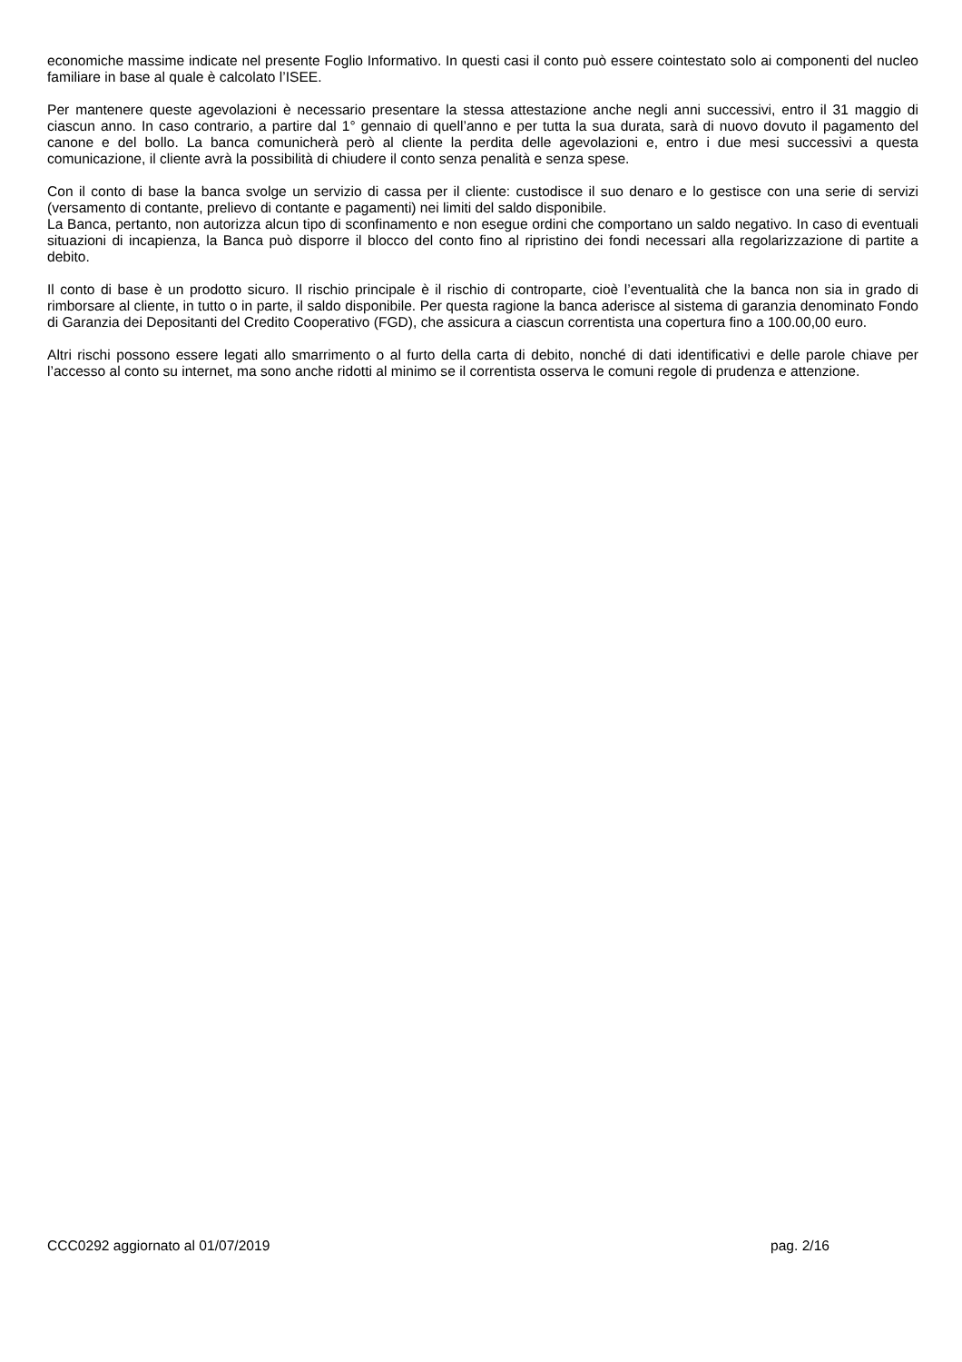economiche massime indicate nel presente Foglio Informativo. In questi casi il conto può essere cointestato solo ai componenti del nucleo familiare in base al quale è calcolato l’ISEE.
Per mantenere queste agevolazioni è necessario presentare la stessa attestazione anche negli anni successivi, entro il 31 maggio di ciascun anno. In caso contrario, a partire dal 1° gennaio di quell’anno e per tutta la sua durata, sarà di nuovo dovuto il pagamento del canone e del bollo. La banca comunicherà però al cliente la perdita delle agevolazioni e, entro i due mesi successivi a questa comunicazione, il cliente avrà la possibilità di chiudere il conto senza penalità e senza spese.
Con il conto di base la banca svolge un servizio di cassa per il cliente: custodisce il suo denaro e lo gestisce con una serie di servizi (versamento di contante, prelievo di contante e pagamenti) nei limiti del saldo disponibile.
La Banca, pertanto, non autorizza alcun tipo di sconfinamento e non esegue ordini che comportano un saldo negativo. In caso di eventuali situazioni di incapienza, la Banca può disporre il blocco del conto fino al ripristino dei fondi necessari alla regolarizzazione di partite a debito.
Il conto di base è un prodotto sicuro. Il rischio principale è il rischio di controparte, cioè l’eventualità che la banca non sia in grado di rimborsare al cliente, in tutto o in parte, il saldo disponibile. Per questa ragione la banca aderisce al sistema di garanzia denominato Fondo di Garanzia dei Depositanti del Credito Cooperativo (FGD), che assicura a ciascun correntista una copertura fino a 100.00,00 euro.
Altri rischi possono essere legati allo smarrimento o al furto della carta di debito, nonché di dati identificativi e delle parole chiave per l’accesso al conto su internet, ma sono anche ridotti al minimo se il correntista osserva le comuni regole di prudenza e attenzione.
CCC0292 aggiornato al 01/07/2019 pag. 2/16